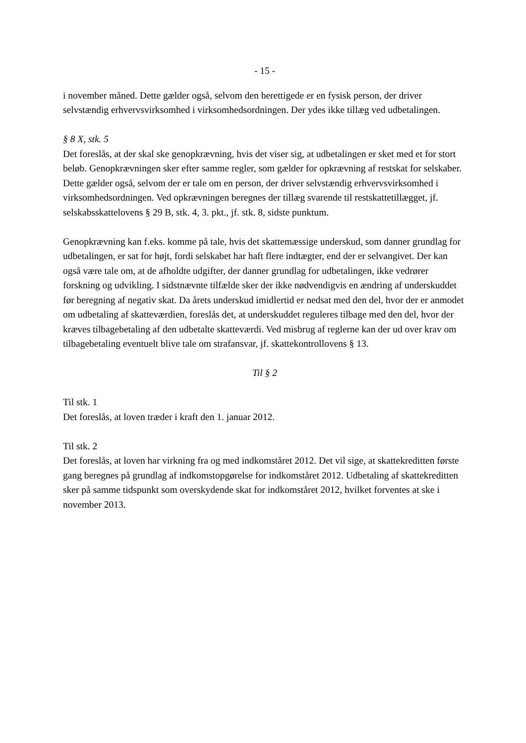- 15 -
i november måned. Dette gælder også, selvom den berettigede er en fysisk person, der driver selvstændig erhvervsvirksomhed i virksomhedsordningen. Der ydes ikke tillæg ved udbetalingen.
§ 8 X, stk. 5
Det foreslås, at der skal ske genopkrævning, hvis det viser sig, at udbetalingen er sket med et for stort beløb. Genopkrævningen sker efter samme regler, som gælder for opkrævning af restskat for selskaber. Dette gælder også, selvom der er tale om en person, der driver selvstændig erhvervsvirksomhed i virksomhedsordningen. Ved opkrævningen beregnes der tillæg svarende til restskattetillægget, jf. selskabsskattelovens § 29 B, stk. 4, 3. pkt., jf. stk. 8, sidste punktum.
Genopkrævning kan f.eks. komme på tale, hvis det skattemæssige underskud, som danner grundlag for udbetalingen, er sat for højt, fordi selskabet har haft flere indtægter, end der er selvangivet. Der kan også være tale om, at de afholdte udgifter, der danner grundlag for udbetalingen, ikke vedrører forskning og udvikling. I sidstnævnte tilfælde sker der ikke nødvendigvis en ændring af underskuddet før beregning af negativ skat. Da årets underskud imidlertid er nedsat med den del, hvor der er anmodet om udbetaling af skatteværdien, foreslås det, at underskuddet reguleres tilbage med den del, hvor der kræves tilbagebetaling af den udbetalte skatteværdi. Ved misbrug af reglerne kan der ud over krav om tilbagebetaling eventuelt blive tale om strafansvar, jf. skattekontrollovens § 13.
Til § 2
Til stk. 1
Det foreslås, at loven træder i kraft den 1. januar 2012.
Til stk. 2
Det foreslås, at loven har virkning fra og med indkomståret 2012. Det vil sige, at skattekreditten første gang beregnes på grundlag af indkomstopgørelse for indkomståret 2012. Udbetaling af skattekreditten sker på samme tidspunkt som overskydende skat for indkomståret 2012, hvilket forventes at ske i november 2013.